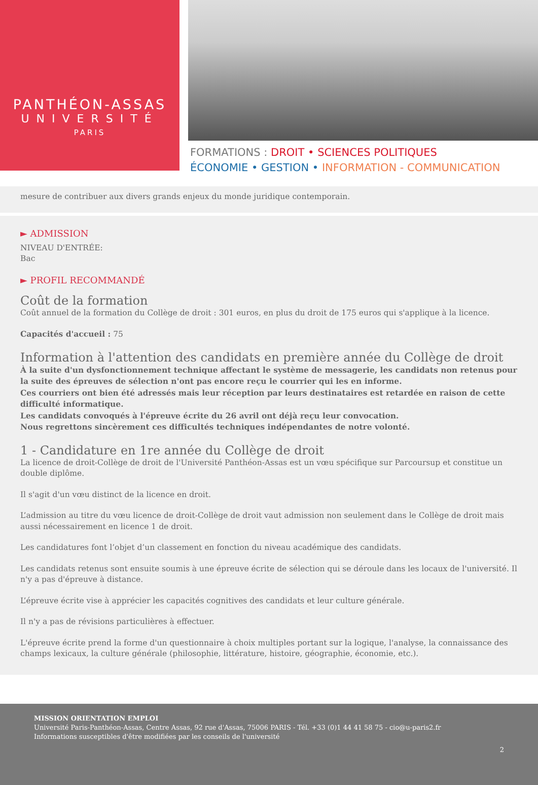PANTHÉON-ASSAS
UNIVERSITÉ
PARIS
FORMATIONS : DROIT • SCIENCES POLITIQUES
ÉCONOMIE • GESTION • INFORMATION - COMMUNICATION
mesure de contribuer aux divers grands enjeux du monde juridique contemporain.
► ADMISSION
NIVEAU D'ENTRÉE:
Bac
► PROFIL RECOMMANDÉ
Coût de la formation
Coût annuel de la formation du Collège de droit : 301 euros, en plus du droit de 175 euros qui s'applique à la licence.
Capacités d'accueil : 75
Information à l'attention des candidats en première année du Collège de droit
À la suite d'un dysfonctionnement technique affectant le système de messagerie, les candidats non retenus pour la suite des épreuves de sélection n'ont pas encore reçu le courrier qui les en informe.
Ces courriers ont bien été adressés mais leur réception par leurs destinataires est retardée en raison de cette difficulté informatique.
Les candidats convoqués à l'épreuve écrite du 26 avril ont déjà reçu leur convocation.
Nous regrettons sincèrement ces difficultés techniques indépendantes de notre volonté.
1 - Candidature en 1re année du Collège de droit
La licence de droit-Collège de droit de l'Université Panthéon-Assas est un vœu spécifique sur Parcoursup et constitue un double diplôme.
Il s'agit d'un vœu distinct de la licence en droit.
L’admission au titre du vœu licence de droit-Collège de droit vaut admission non seulement dans le Collège de droit mais aussi nécessairement en licence 1 de droit.
Les candidatures font l’objet d’un classement en fonction du niveau académique des candidats.
Les candidats retenus sont ensuite soumis à une épreuve écrite de sélection qui se déroule dans les locaux de l'université. Il n'y a pas d'épreuve à distance.
L’épreuve écrite vise à apprécier les capacités cognitives des candidats et leur culture générale.
Il n'y a pas de révisions particulières à effectuer.
L'épreuve écrite prend la forme d'un questionnaire à choix multiples portant sur la logique, l'analyse, la connaissance des champs lexicaux, la culture générale (philosophie, littérature, histoire, géographie, économie, etc.).
MISSION ORIENTATION EMPLOI
Université Paris-Panthéon-Assas, Centre Assas, 92 rue d'Assas, 75006 PARIS - Tél. +33 (0)1 44 41 58 75 - cio@u-paris2.fr
Informations susceptibles d'être modifiées par les conseils de l'université
2